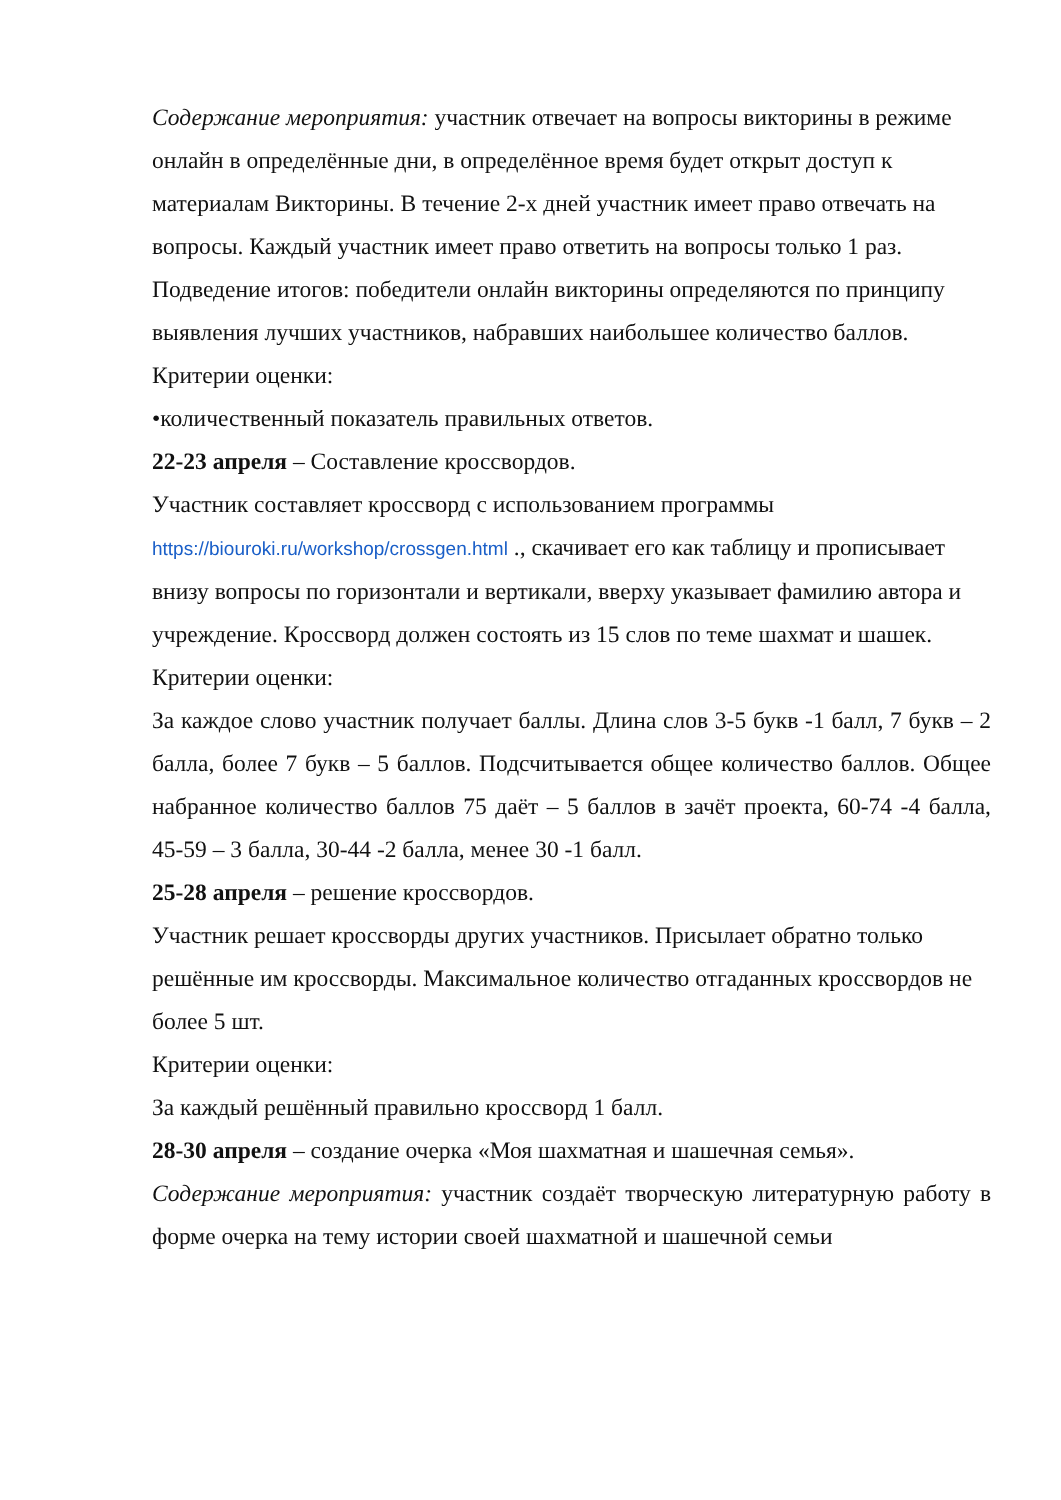Содержание мероприятия: участник отвечает на вопросы викторины в режиме онлайн в определённые дни, в определённое время будет открыт доступ к материалам Викторины. В течение 2-х дней участник имеет право отвечать на вопросы. Каждый участник имеет право ответить на вопросы только 1 раз.
Подведение итогов: победители онлайн викторины определяются по принципу выявления лучших участников, набравших наибольшее количество баллов. Критерии оценки:
•количественный показатель правильных ответов.
22-23 апреля – Составление кроссвордов.
Участник составляет кроссворд с использованием программы https://biouroki.ru/workshop/crossgen.html ., скачивает его как таблицу и прописывает внизу вопросы по горизонтали и вертикали, вверху указывает фамилию автора и учреждение. Кроссворд должен состоять из 15 слов по теме шахмат и шашек.
Критерии оценки:
За каждое слово участник получает баллы. Длина слов 3-5 букв -1 балл, 7 букв – 2 балла, более 7 букв – 5 баллов. Подсчитывается общее количество баллов. Общее набранное количество баллов 75 даёт – 5 баллов в зачёт проекта, 60-74 -4 балла, 45-59 – 3 балла, 30-44 -2 балла, менее 30 -1 балл.
25-28 апреля – решение кроссвордов.
Участник решает кроссворды других участников. Присылает обратно только решённые им кроссворды. Максимальное количество отгаданных кроссвордов не более 5 шт.
Критерии оценки:
За каждый решённый правильно кроссворд 1 балл.
28-30 апреля – создание очерка «Моя шахматная и шашечная семья».
Содержание мероприятия: участник создаёт творческую литературную работу в форме очерка на тему истории своей шахматной и шашечной семьи